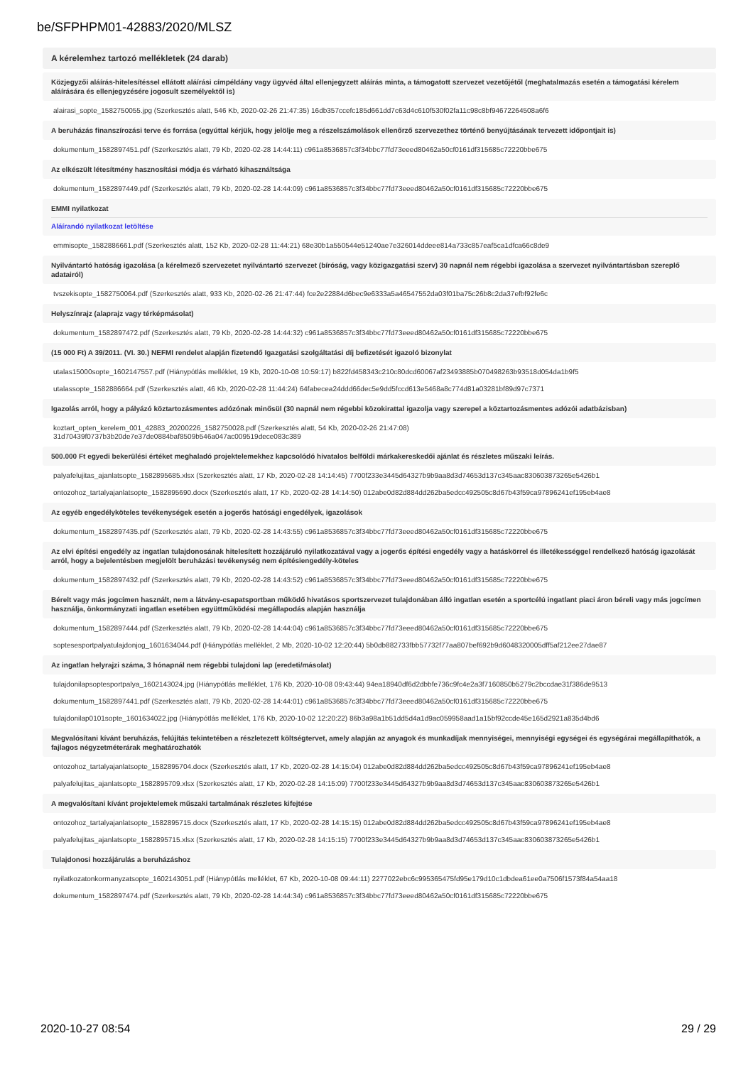be/SFPHPM01-42883/2020/MLSZ
A kérelemhez tartozó mellékletek (24 darab)
Közjegyzői aláírás-hitelesítéssel ellátott aláírási címpéldány vagy ügyvéd által ellenjegyzett aláírás minta, a támogatott szervezet vezetőjétől (meghatalmazás esetén a támogatási kérelem aláírására és ellenjegyzésére jogosult személyektől is)
alairasi_sopte_1582750055.jpg (Szerkesztés alatt, 546 Kb, 2020-02-26 21:47:35) 16db357ccefc185d661dd7c63d4c610f530f02fa11c98c8bf94672264508a6f6
A beruházás finanszírozási terve és forrása (egyúttal kérjük, hogy jelölje meg a részelszámolások ellenőrző szervezethez történő benyújtásának tervezett időpontjait is)
dokumentum_1582897451.pdf (Szerkesztés alatt, 79 Kb, 2020-02-28 14:44:11) c961a8536857c3f34bbc77fd73eeed80462a50cf0161df315685c72220bbe675
Az elkészült létesítmény hasznosítási módja és várható kihasználtsága
dokumentum_1582897449.pdf (Szerkesztés alatt, 79 Kb, 2020-02-28 14:44:09) c961a8536857c3f34bbc77fd73eeed80462a50cf0161df315685c72220bbe675
EMMI nyilatkozat
Aláírandó nyilatkozat letöltése
emmisopte_1582886661.pdf (Szerkesztés alatt, 152 Kb, 2020-02-28 11:44:21) 68e30b1a550544e51240ae7e326014ddeee814a733c857eaf5ca1dfca66c8de9
Nyilvántartó hatóság igazolása (a kérelmező szervezetet nyilvántartó szervezet (bíróság, vagy közigazgatási szerv) 30 napnál nem régebbi igazolása a szervezet nyilvántartásban szereplő adatairól)
tvszekisopte_1582750064.pdf (Szerkesztés alatt, 933 Kb, 2020-02-26 21:47:44) fce2e22884d6bec9e6333a5a46547552da03f01ba75c26b8c2da37efbf92fe6c
Helyszínrajz (alaprajz vagy térképmásolat)
dokumentum_1582897472.pdf (Szerkesztés alatt, 79 Kb, 2020-02-28 14:44:32) c961a8536857c3f34bbc77fd73eeed80462a50cf0161df315685c72220bbe675
(15 000 Ft) A 39/2011. (VI. 30.) NEFMI rendelet alapján fizetendő Igazgatási szolgáltatási díj befizetését igazoló bizonylat
utalas15000sopte_1602147557.pdf (Hiánypótlás melléklet, 19 Kb, 2020-10-08 10:59:17) b822fd458343c210c80dcd60067af23493885b070498263b93518d054da1b9f5
utalassopte_1582886664.pdf (Szerkesztés alatt, 46 Kb, 2020-02-28 11:44:24) 64fabecea24ddd66dec5e9dd5fccd613e5468a8c774d81a03281bf89d97c7371
Igazolás arról, hogy a pályázó köztartozásmentes adózónak minősül (30 napnál nem régebbi közokirattal igazolja vagy szerepel a köztartozásmentes adózói adatbázisban)
koztart_opten_kerelem_001_42883_20200226_1582750028.pdf (Szerkesztés alatt, 54 Kb, 2020-02-26 21:47:08)
31d70439f0737b3b20de7e37de0884baf8509b546a047ac009519dece083c389
500.000 Ft egyedi bekerülési értéket meghaladó projektelemekhez kapcsolódó hivatalos belföldi márkakereskedői ajánlat és részletes műszaki leírás.
palyafelujitas_ajanlatsopte_1582895685.xlsx (Szerkesztés alatt, 17 Kb, 2020-02-28 14:14:45) 7700f233e3445d64327b9b9aa8d3d74653d137c345aac830603873265e5426b1
ontozohoz_tartalyajanlatsopte_1582895690.docx (Szerkesztés alatt, 17 Kb, 2020-02-28 14:14:50) 012abe0d82d884dd262ba5edcc492505c8d67b43f59ca97896241ef195eb4ae8
Az egyéb engedélyköteles tevékenységek esetén a jogerős hatósági engedélyek, igazolások
dokumentum_1582897435.pdf (Szerkesztés alatt, 79 Kb, 2020-02-28 14:43:55) c961a8536857c3f34bbc77fd73eeed80462a50cf0161df315685c72220bbe675
Az elvi építési engedély az ingatlan tulajdonosának hitelesített hozzájáruló nyilatkozatával vagy a jogerős építési engedély vagy a hatáskörrel és illetékességgel rendelkező hatóság igazolását arról, hogy a bejelentésben megjelölt beruházási tevékenység nem építésiengedély-köteles
dokumentum_1582897432.pdf (Szerkesztés alatt, 79 Kb, 2020-02-28 14:43:52) c961a8536857c3f34bbc77fd73eeed80462a50cf0161df315685c72220bbe675
Bérelt vagy más jogcímen használt, nem a látvány-csapatsportban működő hivatásos sportszervezet tulajdonában álló ingatlan esetén a sportcélú ingatlant piaci áron béreli vagy más jogcímen használja, önkormányzati ingatlan esetében együttműködési megállapodás alapján használja
dokumentum_1582897444.pdf (Szerkesztés alatt, 79 Kb, 2020-02-28 14:44:04) c961a8536857c3f34bbc77fd73eeed80462a50cf0161df315685c72220bbe675
soptesesportpalyatulajdonjog_1601634044.pdf (Hiánypótlás melléklet, 2 Mb, 2020-10-02 12:20:44) 5b0db882733fbb57732f77aa807bef692b9d6048320005dff5af212ee27dae87
Az ingatlan helyrajzi száma, 3 hónapnál nem régebbi tulajdoni lap (eredeti/másolat)
tulajdonilapsoptesportpalya_1602143024.jpg (Hiánypótlás melléklet, 176 Kb, 2020-10-08 09:43:44) 94ea18940df6d2dbbfe736c9fc4e2a3f7160850b5279c2bccdae31f386de9513
dokumentum_1582897441.pdf (Szerkesztés alatt, 79 Kb, 2020-02-28 14:44:01) c961a8536857c3f34bbc77fd73eeed80462a50cf0161df315685c72220bbe675
tulajdonilap0101sopte_1601634022.jpg (Hiánypótlás melléklet, 176 Kb, 2020-10-02 12:20:22) 86b3a98a1b51dd5d4a1d9ac059958aad1a15bf92ccde45e165d2921a835d4bd6
Megvalósítani kívánt beruházás, felújítás tekintetében a részletezett költségtervet, amely alapján az anyagok és munkadíjak mennyiségei, mennyiségi egységei és egységárai megállapíthatók, a fajlagos négyzetméterárak meghatározhatók
ontozohoz_tartalyajanlatsopte_1582895704.docx (Szerkesztés alatt, 17 Kb, 2020-02-28 14:15:04) 012abe0d82d884dd262ba5edcc492505c8d67b43f59ca97896241ef195eb4ae8
palyafelujitas_ajanlatsopte_1582895709.xlsx (Szerkesztés alatt, 17 Kb, 2020-02-28 14:15:09) 7700f233e3445d64327b9b9aa8d3d74653d137c345aac830603873265e5426b1
A megvalósítani kívánt projektelemek műszaki tartalmának részletes kifejtése
ontozohoz_tartalyajanlatsopte_1582895715.docx (Szerkesztés alatt, 17 Kb, 2020-02-28 14:15:15) 012abe0d82d884dd262ba5edcc492505c8d67b43f59ca97896241ef195eb4ae8
palyafelujitas_ajanlatsopte_1582895715.xlsx (Szerkesztés alatt, 17 Kb, 2020-02-28 14:15:15) 7700f233e3445d64327b9b9aa8d3d74653d137c345aac830603873265e5426b1
Tulajdonosi hozzájárulás a beruházáshoz
nyilatkozatonkormanyzatsopte_1602143051.pdf (Hiánypótlás melléklet, 67 Kb, 2020-10-08 09:44:11) 2277022ebc6c995365475fd95e179d10c1dbdea61ee0a7506f1573f84a54aa18
dokumentum_1582897474.pdf (Szerkesztés alatt, 79 Kb, 2020-02-28 14:44:34) c961a8536857c3f34bbc77fd73eeed80462a50cf0161df315685c72220bbe675
2020-10-27 08:54 29 / 29